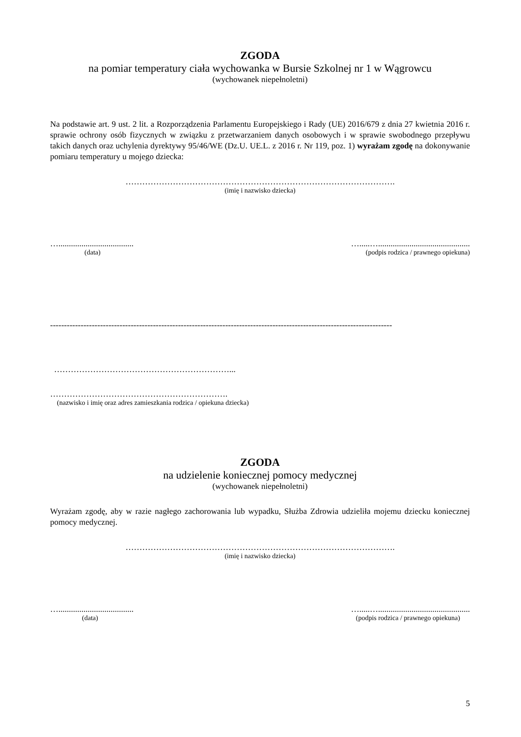ZGODA
na pomiar temperatury ciała wychowanka w Bursie Szkolnej nr 1 w Wągrowcu
(wychowanek niepełnoletni)
Na podstawie art. 9 ust. 2 lit. a Rozporządzenia Parlamentu Europejskiego i Rady (UE) 2016/679 z dnia 27 kwietnia 2016 r. sprawie ochrony osób fizycznych w związku z przetwarzaniem danych osobowych i w sprawie swobodnego przepływu takich danych oraz uchylenia dyrektywy 95/46/WE (Dz.U. UE.L. z 2016 r. Nr 119, poz. 1) wyrażam zgodę na dokonywanie pomiaru temperatury u mojego dziecka:
…………………………………………………………………………………….
(imię i nazwisko dziecka)
….................................... ….....…............................................
(data) (podpis rodzica / prawnego opiekuna)
---------------------------------------------------------------------------------------------------------------------------
………………………………………………………...
……………………………………………………….
(nazwisko i imię oraz adres zamieszkania rodzica / opiekuna dziecka)
ZGODA
na udzielenie koniecznej pomocy medycznej
(wychowanek niepełnoletni)
Wyrażam zgodę, aby w razie nagłego zachorowania lub wypadku, Służba Zdrowia udzieliła mojemu dziecku koniecznej pomocy medycznej.
…………………………………………………………………………………….
(imię i nazwisko dziecka)
….................................... ….....…............................................
(data) (podpis rodzica / prawnego opiekuna)
5